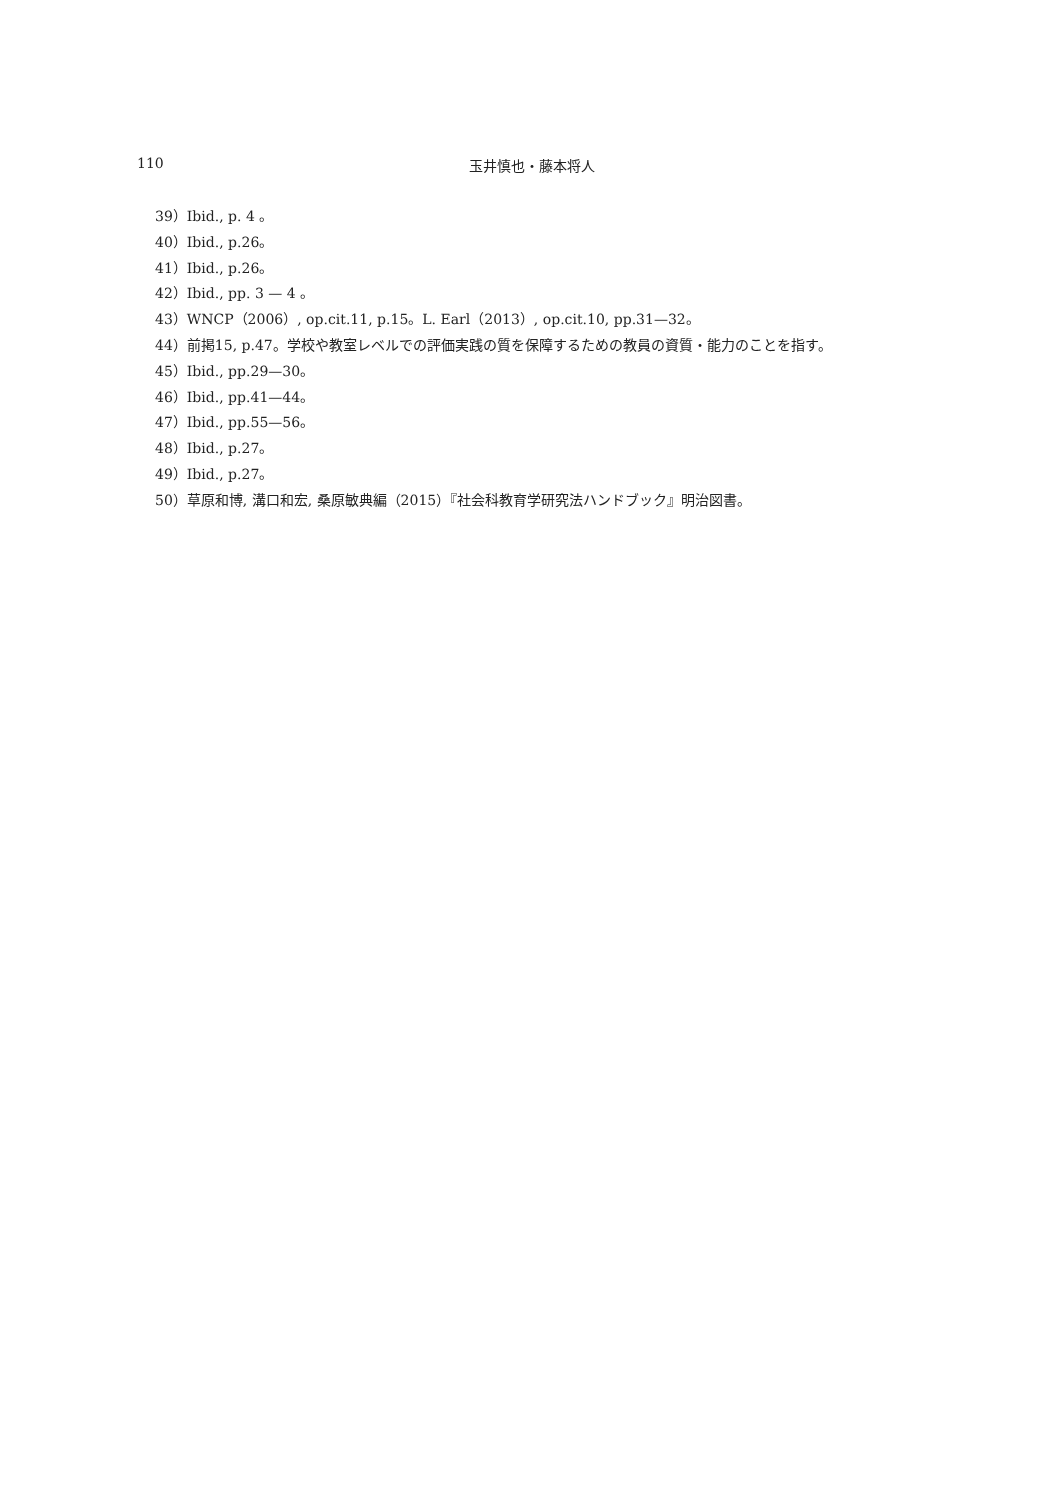110 玉井慎也・藤本将人
39）Ibid., p. 4 。
40）Ibid., p.26。
41）Ibid., p.26。
42）Ibid., pp. 3 — 4 。
43）WNCP（2006）, op.cit.11, p.15。L. Earl（2013）, op.cit.10, pp.31—32。
44）前掲15, p.47。学校や教室レベルでの評価実践の質を保障するための教員の資質・能力のことを指す。
45）Ibid., pp.29—30。
46）Ibid., pp.41—44。
47）Ibid., pp.55—56。
48）Ibid., p.27。
49）Ibid., p.27。
50）草原和博, 溝口和宏, 桑原敏典編（2015）『社会科教育学研究法ハンドブック』明治図書。